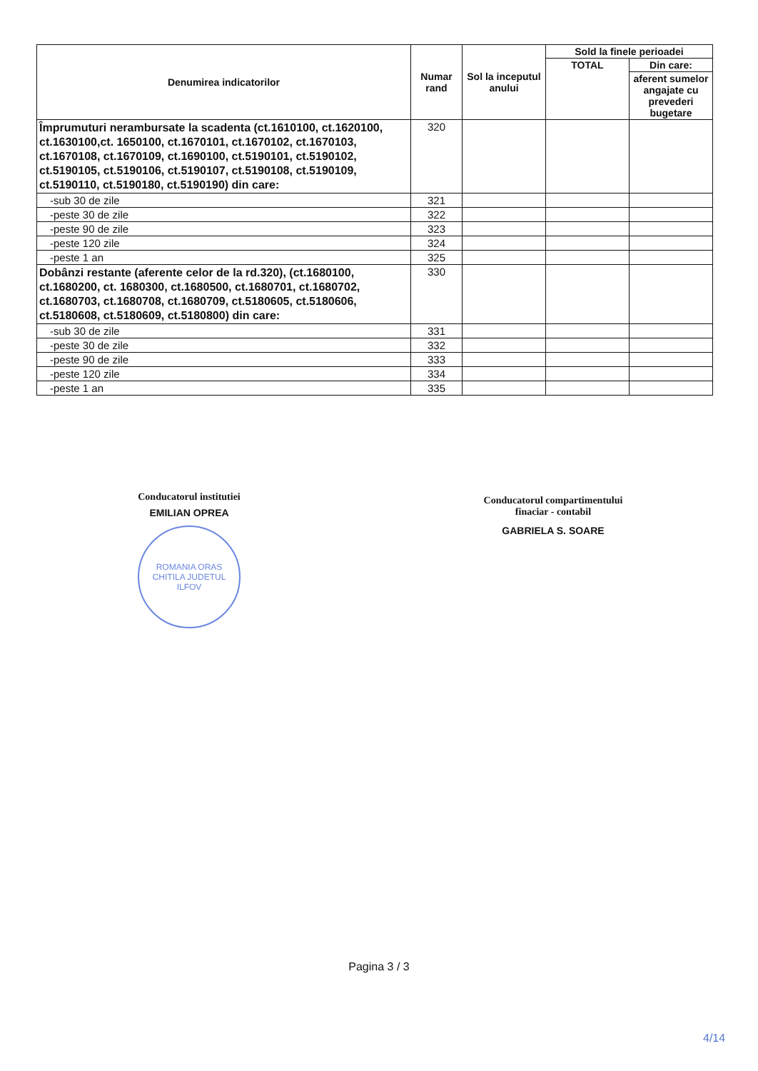| Denumirea indicatorilor | Numar rand | Sol la inceputul anului | Sold la finele perioadei | |
| --- | --- | --- | --- | --- |
| | | | TOTAL | Din care: |
| | | | | aferent sumelor angajate cu prevederi bugetare |
| Împrumuturi nerambursate la scadenta (ct.1610100, ct.1620100, ct.1630100,ct. 1650100, ct.1670101, ct.1670102, ct.1670103, ct.1670108, ct.1670109, ct.1690100, ct.5190101, ct.5190102, ct.5190105, ct.5190106, ct.5190107, ct.5190108, ct.5190109, ct.5190110, ct.5190180, ct.5190190) din care: | 320 | | | |
| -sub 30 de zile | 321 | | | |
| -peste 30 de zile | 322 | | | |
| -peste 90 de zile | 323 | | | |
| -peste 120 zile | 324 | | | |
| -peste 1 an | 325 | | | |
| Dobânzi restante (aferente celor de la rd.320), (ct.1680100, ct.1680200, ct. 1680300, ct.1680500, ct.1680701, ct.1680702, ct.1680703, ct.1680708, ct.1680709, ct.5180605, ct.5180606, ct.5180608, ct.5180609, ct.5180800) din care: | 330 | | | |
| -sub 30 de zile | 331 | | | |
| -peste 30 de zile | 332 | | | |
| -peste 90 de zile | 333 | | | |
| -peste 120 zile | 334 | | | |
| -peste 1 an | 335 | | | |
Conducatorul institutiei
EMILIAN OPREA
ROMANIA ORAS CHITILA JUDETUL ILFOV
Conducatorul compartimentului
finaciar - contabil
GABRIELA S. SOARE
Pagina 3 / 3
4/14